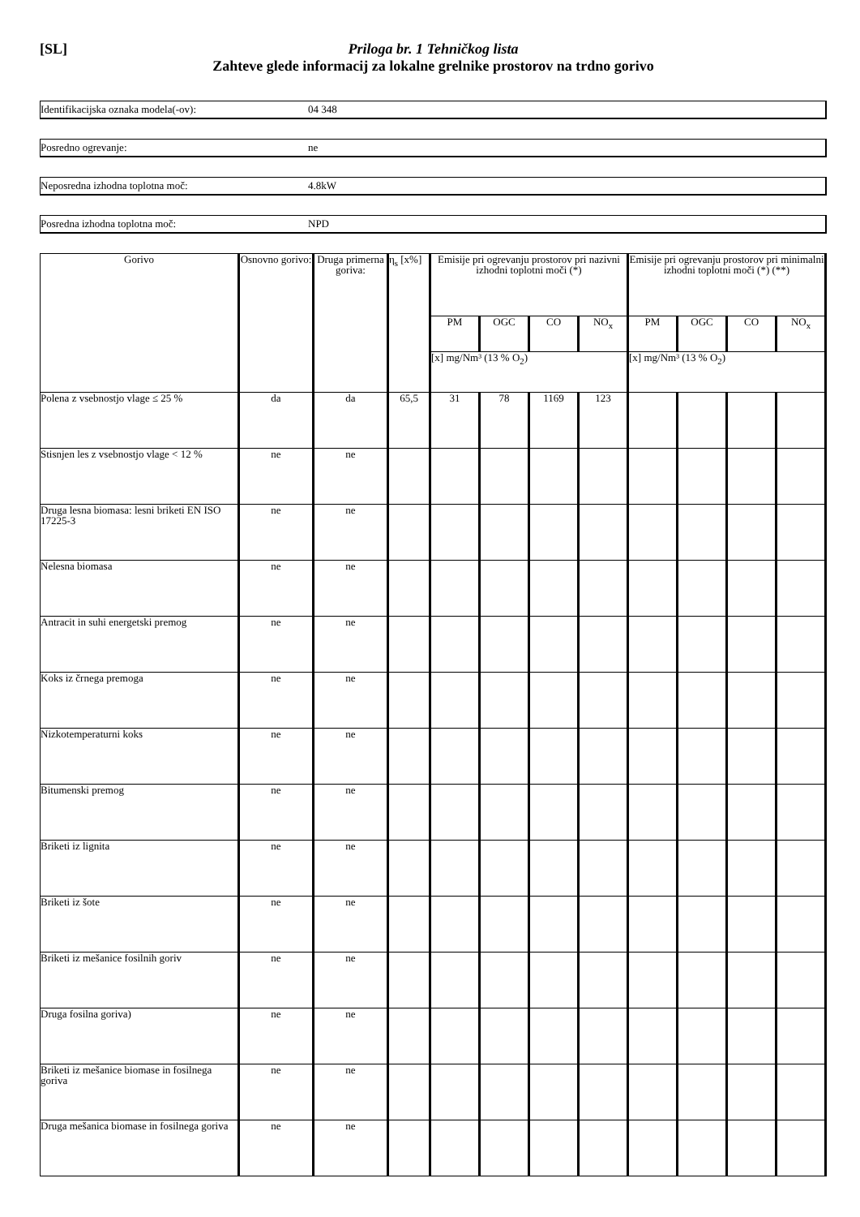[SL] Priloga br. 1 Tehničkog lista
Zahteve glede informacij za lokalne grelnike prostorov na trdno gorivo
Identifikacijska oznaka modela(-ov): 04 348
Posredno ogrevanje: ne
Neposredna izhodna toplotna moč: 4.8kW
Posredna izhodna toplotna moč: NPD
| Gorivo | Osnovno gorivo: | Druga primerna goriva: | η<sub>s</sub> [x%] | Emisije pri ogrevanju prostorov pri nazivni izhodni toplotni moči (*) | | | | Emisije pri ogrevanju prostorov pri minimalni izhodni toplotni moči (*) (**) | | | |
| --- | --- | --- | --- | --- | --- | --- | --- | --- | --- | --- | --- |
| | | | | PM | OGC | CO | NO<sub>x</sub> | PM | OGC | CO | NO<sub>x</sub> |
| | | | | [x] mg/Nm³ (13 % O<sub>2</sub>) | | | | [x] mg/Nm³ (13 % O<sub>2</sub>) | | | |
| Polena z vsebnostjo vlage ≤ 25 % | da | da | 65,5 | 31 | 78 | 1169 | 123 | | | | |
| Stisnjen les z vsebnostjo vlage < 12 % | ne | ne | | | | | | | | | |
| Druga lesna biomasa: lesni briketi EN ISO 17225-3 | ne | ne | | | | | | | | | |
| Nelesna biomasa | ne | ne | | | | | | | | | |
| Antracit in suhi energetski premog | ne | ne | | | | | | | | | |
| Koks iz črnega premoga | ne | ne | | | | | | | | | |
| Nizkotemperaturni koks | ne | ne | | | | | | | | | |
| Bitumenski premog | ne | ne | | | | | | | | | |
| Briketi iz lignita | ne | ne | | | | | | | | | |
| Briketi iz šote | ne | ne | | | | | | | | | |
| Briketi iz mešanice fosilnih goriv | ne | ne | | | | | | | | | |
| Druga fosilna goriva) | ne | ne | | | | | | | | | |
| Briketi iz mešanice biomase in fosilnega goriva | ne | ne | | | | | | | | | |
| Druga mešanica biomase in fosilnega goriva | ne | ne | | | | | | | | | |